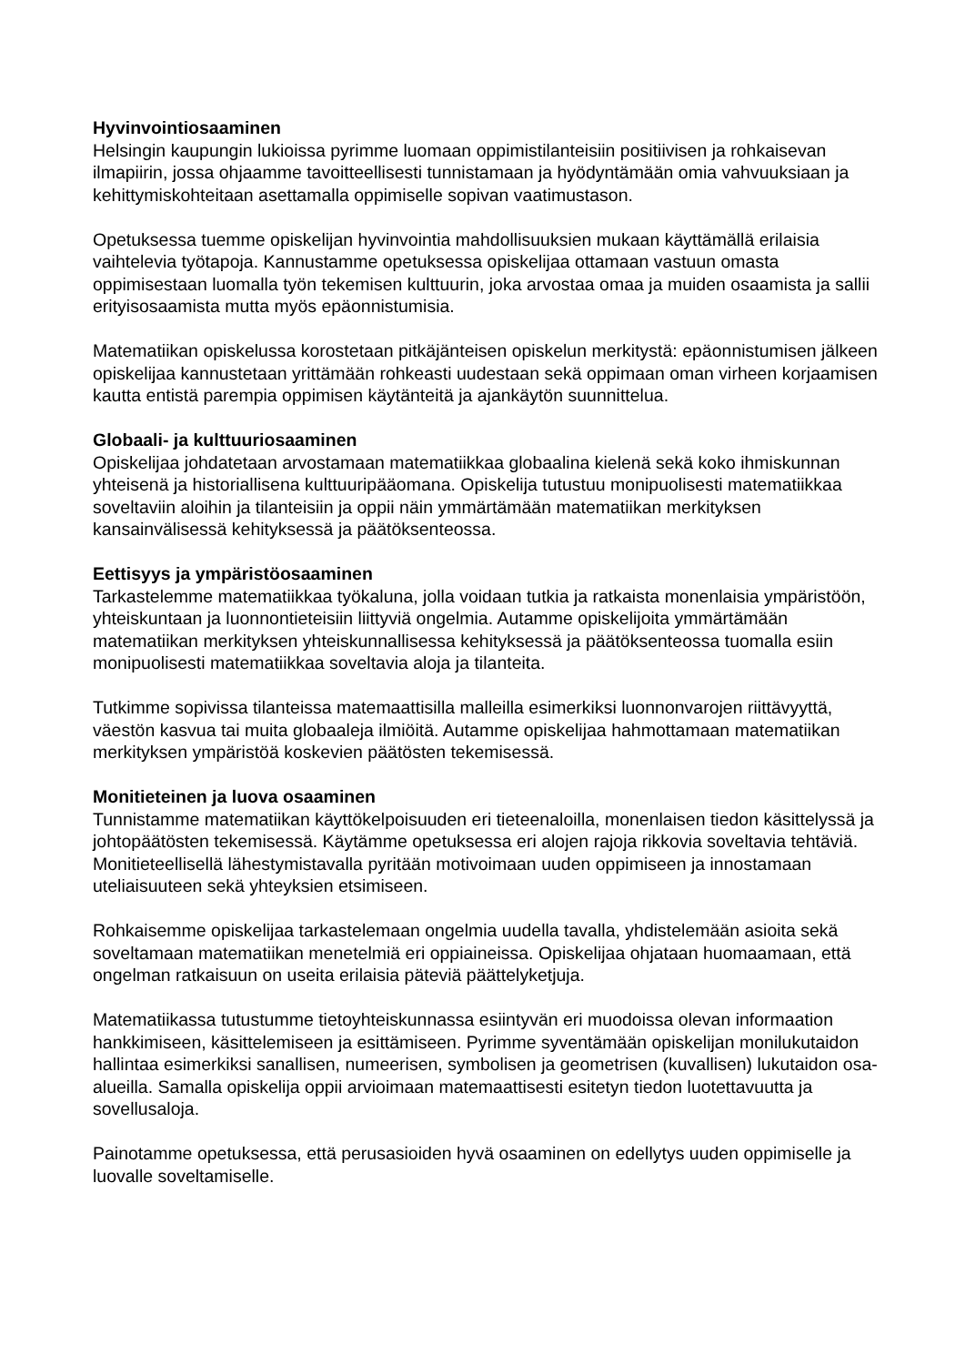Hyvinvointiosaaminen
Helsingin kaupungin lukioissa pyrimme luomaan oppimistilanteisiin positiivisen ja rohkaisevan ilmapiirin, jossa ohjaamme tavoitteellisesti tunnistamaan ja hyödyntämään omia vahvuuksiaan ja kehittymiskohteitaan asettamalla oppimiselle sopivan vaatimustason.
Opetuksessa tuemme opiskelijan hyvinvointia mahdollisuuksien mukaan käyttämällä erilaisia vaihtelevia työtapoja. Kannustamme opetuksessa opiskelijaa ottamaan vastuun omasta oppimisestaan luomalla työn tekemisen kulttuurin, joka arvostaa omaa ja muiden osaamista ja sallii erityisosaamista mutta myös epäonnistumisia.
Matematiikan opiskelussa korostetaan pitkäjänteisen opiskelun merkitystä: epäonnistumisen jälkeen opiskelijaa kannustetaan yrittämään rohkeasti uudestaan sekä oppimaan oman virheen korjaamisen kautta entistä parempia oppimisen käytänteitä ja ajankäytön suunnittelua.
Globaali- ja kulttuuriosaaminen
Opiskelijaa johdatetaan arvostamaan matematiikkaa globaalina kielenä sekä koko ihmiskunnan yhteisenä ja historiallisena kulttuuripääomana. Opiskelija tutustuu monipuolisesti matematiikkaa soveltaviin aloihin ja tilanteisiin ja oppii näin ymmärtämään matematiikan merkityksen kansainvälisessä kehityksessä ja päätöksenteossa.
Eettisyys ja ympäristöosaaminen
Tarkastelemme matematiikkaa työkaluna, jolla voidaan tutkia ja ratkaista monenlaisia ympäristöön, yhteiskuntaan ja luonnontieteisiin liittyviä ongelmia. Autamme opiskelijoita ymmärtämään matematiikan merkityksen yhteiskunnallisessa kehityksessä ja päätöksenteossa tuomalla esiin monipuolisesti matematiikkaa soveltavia aloja ja tilanteita.
Tutkimme sopivissa tilanteissa matemaattisilla malleilla esimerkiksi luonnonvarojen riittävyyttä, väestön kasvua tai muita globaaleja ilmiöitä. Autamme opiskelijaa hahmottamaan matematiikan merkityksen ympäristöä koskevien päätösten tekemisessä.
Monitieteinen ja luova osaaminen
Tunnistamme matematiikan käyttökelpoisuuden eri tieteenaloilla, monenlaisen tiedon käsittelyssä ja johtopäätösten tekemisessä. Käytämme opetuksessa eri alojen rajoja rikkovia soveltavia tehtäviä. Monitieteellisellä lähestymistavalla pyritään motivoimaan uuden oppimiseen ja innostamaan uteliaisuuteen sekä yhteyksien etsimiseen.
Rohkaisemme opiskelijaa tarkastelemaan ongelmia uudella tavalla, yhdistelemään asioita sekä soveltamaan matematiikan menetelmiä eri oppiaineissa. Opiskelijaa ohjataan huomaamaan, että ongelman ratkaisuun on useita erilaisia päteviä päättelyketjuja.
Matematiikassa tutustumme tietoyhteiskunnassa esiintyvän eri muodoissa olevan informaation hankkimiseen, käsittelemiseen ja esittämiseen. Pyrimme syventämään opiskelijan monilukutaidon hallintaa esimerkiksi sanallisen, numeerisen, symbolisen ja geometrisen (kuvallisen) lukutaidon osa-alueilla. Samalla opiskelija oppii arvioimaan matemaattisesti esitetyn tiedon luotettavuutta ja sovellusaloja.
Painotamme opetuksessa, että perusasioiden hyvä osaaminen on edellytys uuden oppimiselle ja luovalle soveltamiselle.